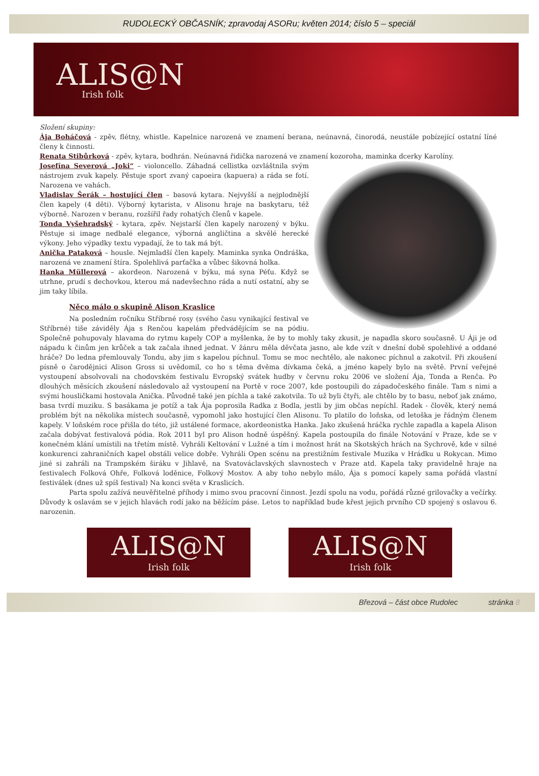RUDOLECKÝ OBČASNÍK; zpravodaj ASORu; květen 2014; číslo 5 – speciál
ALIS@N
Irish folk
Složení skupiny:
Ája Boháčová - zpěv, flétny, whistle. Kapelnice narozená ve znamení berana, neúnavná, činorodá, neustále pobízející ostatní líné členy k činnosti.
Renata Stibůrková - zpěv, kytara, bodhrán. Neúnavná řidička narozená ve znamení kozoroha, maminka dcerky Karolíny.
Josefína Severová „Joki“ – violoncello. Záhadná cellistka ozvláštnila svým nástrojem zvuk kapely. Pěstuje sport zvaný capoeira (kapuera) a ráda se fotí. Narozena ve vahách.
Vladislav Šerák – hostující člen – basová kytara. Nejvyšší a nejplodnější člen kapely (4 děti). Výborný kytarista, v Alisonu hraje na baskytaru, též výborně. Narozen v beranu, rozšířil řady rohatých členů v kapele.
Tonda Vyšehradský - kytara, zpěv. Nejstarší člen kapely narozený v býku. Pěstuje si image nedbalé elegance, výborná angličtina a skvělé herecké výkony. Jeho výpadky textu vypadají, že to tak má být.
Anička Pataková – housle. Nejmladší člen kapely. Maminka synka Ondráška, narozená ve znamení štíra. Spolehlivá parťačka a vůbec šikovná holka.
Hanka Müllerová – akordeon. Narozená v býku, má syna Péťu. Když se utrhne, prudí s dechovkou, kterou má nadevšechno ráda a nutí ostatní, aby se jim taky líbila.
Něco málo o skupině Alison Kraslice
Na posledním ročníku Stříbrné rosy (svého času vynikající festival ve Stříbrné) tiše záviděly Ája s Renčou kapelám předvádějícím se na pódiu. Společně pohupovaly hlavama do rytmu kapely COP a myšlenka, že by to mohly taky zkusit, je napadla skoro současně. U Áji je od nápadu k činům jen krůček a tak začala ihned jednat. V žánru měla děvčata jasno, ale kde vzít v dnešní době spolehlivé a oddané hráče? Do ledna přemlouvaly Tondu, aby jim s kapelou píchnul. Tomu se moc nechtělo, ale nakonec píchnul a zakotvil. Při zkoušení písně o čarodějnici Alison Gross si uvědomil, co ho s těma dvěma dívkama čeká, a jméno kapely bylo na světě. První veřejné vystoupení absolvovali na chodovském festivalu Evropský svátek hudby v červnu roku 2006 ve složení Ája, Tonda a Renča. Po dlouhých měsících zkoušení následovalo až vystoupení na Portě v roce 2007, kde postoupili do západočeského finále. Tam s nimi a svými housličkami hostovala Anička. Původně také jen píchla a také zakotvila. To už byli čtyři, ale chtělo by to basu, neboť jak známo, basa tvrdí muziku. S basákama je potíž a tak Ája poprosila Radka z Bodla, jestli by jim občas nepíchl. Radek - člověk, který nemá problém být na několika místech současně, vypomohl jako hostující člen Alisonu. To platilo do loňska, od letoška je řádným členem kapely. V loňském roce přišla do této, již ustálené formace, akordeonistka Hanka. Jako zkušená hráčka rychle zapadla a kapela Alison začala dobývat festivalová pódia. Rok 2011 byl pro Alison hodně úspěšný. Kapela postoupila do finále Notování v Praze, kde se v konečném klání umístili na třetím místě. Vyhráli Keltování v Lužné a tím i možnost hrát na Skotských hrách na Sychrově, kde v silné konkurenci zahraničních kapel obstáli velice dobře. Vyhráli Open scénu na prestižním festivale Muzika v Hrádku u Rokycan. Mimo jiné si zahráli na Trampském širáku v Jihlavě, na Svatováclavských slavnostech v Praze atd. Kapela taky pravidelně hraje na festivalech Folková Ohře, Folková loděnice, Folkový Mostov. A aby toho nebylo málo, Ája s pomocí kapely sama pořádá vlastní festiválek (dnes už spíš festival) Na konci světa v Kraslicích.
Parta spolu zažívá neuvěřitelné příhody i mimo svou pracovní činnost. Jezdí spolu na vodu, pořádá různé grilovačky a večírky. Důvody k oslavám se v jejich hlavách rodí jako na běžícím páse. Letos to například bude křest jejich prvního CD spojený s oslavou 6. narozenin.
ALIS@N
Irish folk
ALIS@N
Irish folk
Březová – část obce Rudolec stránka 8